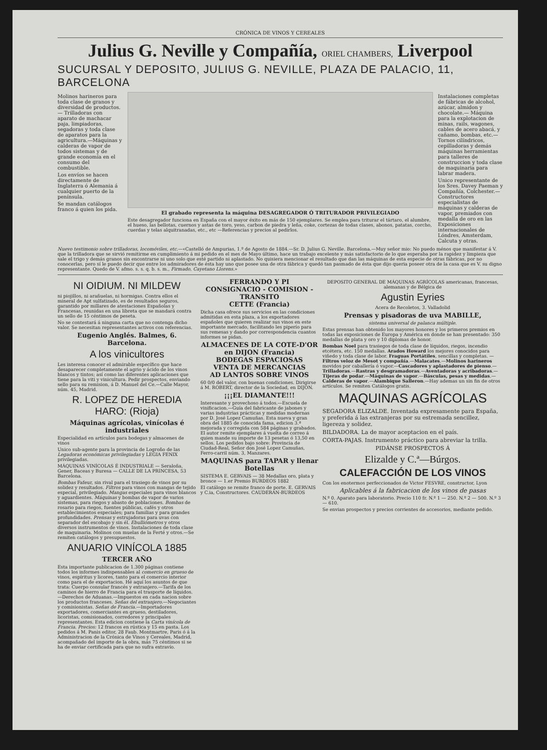CRÓNICA DE VINOS Y CEREALES
Julius G. Neville y Compañía, ORIEL CHAMBERS, Liverpool
SUCURSAL Y DEPOSITO, JULIUS G. NEVILLE, PLAZA DE PALACIO, 11, BARCELONA
Molinos harineros para toda clase de granos y diversidad de productos. — Trilladoras con aparato de machacar paja, limpiadoras, segadoras y toda clase de aparatos para la agricultura.—Máquinas y calderas de vapor de todos sistemas y de grande economía en el consumo del combustible.
Los envíos se hacen directamente de Inglaterra ó Alemania á cualquier puerto de la península.
Se mandan catálogos franco á quien los pida.
El grabado representa la máquina DESAGREGADOR Ó TRITURADOR PRIVILEGIADO
Este desagregador funciona en España con el mayor éxito en más de 150 ejemplares. Se emplea para triturar el tártaro, el alumbre, el hueso, las bellotas, cuernos y astas de toro, yeso, carbon de piedra y leña, coke, cortezas de todas clases, abonos, patatas, corcho, cuerdas y telas alquitranadas, etc., etc —Referencias y precios al pedirlos.
Instalaciones completas de fábricas de alcohol, azúcar, almidon y chocolate.— Máquina para la explotacion de minas, rails, wagones, cables de acero abacá, y cañamo, bombas, etc.—Tornos cilíndricos, cepilladoras y demás máquinas herramientas para talleres de construccion y toda clase de maquinaria para labrar madera.
Unico representante de los Sres. Davey Paeman y Compañía, Colchester.—Constructores especialistas de máquinas y calderas de vapor, premiados con medalla de oro en las Exposiciones internacionales de Lóndres, Amsterdam, Calcuta y otras.
Nuevo testimonio sobre trilladoras, locomóviles, etc.—«Castelló de Ampurias, 1.º de Agosto de 1884.—Sr. D. Julius G. Neville. Barcelona.—Muy señor mio: No puedo ménos que manifestar á V. que la trilladora que se sirvió remitirme en cumplimiento á mi pedido en el mes de Mayo último, hace un trabajo excelente y más satisfactorio de lo que esperaba por la rapidez y limpieza que sale el trigo y demás granos sin encontrarse ni uno solo que esté partido ni aplastado. No quisiera mencionar el resultado que dan las máquinas de esta especie de otras fábricas, por no conocerlas, pero sí le puedo decir que entre los admiradores de ésta hay uno que posee una de otra fábrica y quedó tan pasmado de ésta que dijo queria poseer otra de la casa que es V. su digno representante. Quedo de V. afmo. s. s. q. b. s. m., Firmado, Cayetano Llorens.»
NI OIDIUM. NI MILDEW
ni piojillos, ni arañuelas, ni hormigas. Contra ellos el mineral de Apt sulfatizado, es de resultados seguros, garantido por millares de atestaciones Españolas y Francesas, reunidas en una libreta que se mandará contra un sello de 15 céntimos de peseta.
No se contestará á ninguna carta que no contenga dicho valor. Se necesitan representantes activos con referencias.
Eugenio Anglés. Balmes, 6. Barcelona.
A los vinicultores
Les interesa conocer el admirable específico que hace desaparecer completamente el agrio y ácido de los vinos blancos y tintos; así como las diferentes aplicaciones que tiene para la viti y vinicultura. Pedir prospectos, enviando sello para su remision, á D. Manuel del Ce.—Calle Mayor, núm. 45, Madrid.
R. LOPEZ DE HEREDIA
HARO: (Rioja)
Máquinas agrícolas, vinícolas é industriales
Especialidad en artículos para bodegas y almacenes de vinos
Unico sub-agente para la provincia de Logroño de las Legadoras económicas privilegiadas y LEGIA FENIX privilegiadas.
MÁQUINAS VINÍCOLAS É INDUSTRIALE — Seraloña, Gener, Baceas y Buresa — CALLE DE LA PRINCESA, 53 Barcelona.
Bombas Fafeur, sin rival para el trasiego de vinos por su solidez y resultados. Filtros para vinos con mangas de tejido especial, privilegiado. Mangas especiales para vinos blancos y aguardientes. Máquinas y bombas de vapor de varios sistemas, para riegos y abasto de poblaciones. Bombas de rosario para riegos, fuentes públicas, cafés y otros establecimientos especiales; para familias y para grandes profundidades. Prensas y estrujadoras para uvas con separador del escobajo y sin él. Ebulliómetros y otros diversos instrumentos de vinos. Instalaciones de toda clase de maquinaria. Molinos con muelas de la Ferté y otros.—Se remiten catálogos y presupuestos.
ANUARIO VINÍCOLA 1885
TERCER AÑO
Esta importante publicacion de 1.300 páginas contiene todos los informes indispensables al comercio en grueso de vinos, espíritus y licores, tanto para el comercio interior como para el de exportacion. Hé aquí los asuntos de que trata: Cuerpo consular francés y extranjero.—Tarifa de los caminos de hierro de Francia para el trasporte de líquidos.—Derechos de Aduanas.—Impuestos en cada nacion sobre los productos franceses. Señas del extranjero.—Negociantes y comisionistas. Señas de Francia.—Importadores exportadores, comerciantes en grueso, destiladores, licoristas, comisionados, corredores y principales representantes. Esta edicion contiene la Carta vinícola de Francia. Precios: 12 francos en rústica y 15 en pasta. Los pedidos á M. Panis editor, 28 Faub. Montmartre, Paris ó á la Administracion de la Crónica de Vinos y Cereales, Madrid, acompañado del importe de la obra, más 75 céntimos si se ha de enviar certificada para que no sufra extravío.
FERRANDO Y PI
CONSIGNACIO - COMISION - TRANSITO
CETTE (Francia)
Dicha casa ofrece sus servicios en las condiciones admitidas en esta plaza, a los exportadores españoles que quieren realizar sus vinos en este importante mercado, facilitando les piperío para sus remesas y dando por correspondencia cuantos informes se pidan.
ALMACENES DE LA COTE-D'OR
en DIJON (Francia)
BODEGAS ESPACIOSAS
VENTA DE MERCANCIAS
AD LANTOS SOBRE VINOS
60 0/0 del valor, con buenas condiciones. Dirigirse á M. ROBERT, director de la Sociedad, en DIJON.
¡¡¡EL DIAMANTE!!!
Interesante y provechoso á todos.—Escuela de vinificacion.—Guía del fabricante de jabones y varias industrias prácticas y medidas modernas por D. José Lopez Camuñas. Esta nueva y gran obra del 1885 de conocida fama, edicion 3.ª mejorada y corregida con 584 páginas y grabados. El autor remite ejemplares á vuelta de correo á quien mande su importe de 13 pesetas ó 13,50 en sellos. Los pedidos bajo sobre: Provincia de Ciudad-Real, Señor don José Lopez Camuñas, Ferro-carril núm. 3, Manzares.
MAQUINAS para TAPAR y llenar Botellas
SISTEMA E. GERVAIS — 38 Medallas oro, plata y bronce — 1.er Premio BURDEOS 1882
El catálogo se remite franco de porte. E. GERVAIS y C.ia, Constructores. CAUDERAN-BURDEOS
DEPOSITO GENERAL DE MÁQUINAS AGRÍCOLAS americanas, francesas, alemanas y de Bélgica de
Agustin Eyries
Acera de Recoletos, 3. Valladolid
Prensas y pisadoras de uva MABILLE,
sistema universal de palanca múltiple.
Estas prensas han obtenido los mayores honores y los primeros premios en todas las exposiciones de Europa y América en donde se han presentado: 350 medallas de plata y oro y 10 diplomas de honor.
Bombas Noel para trasiegos de toda clase de líquidos, riegos, incendio etcétera, etc. 150 medallas. Arados Howard los mejores conocidos para viñedo y toda clase de labor. Fraguas Portátiles, sencillas y completas. —Filtros veloz de Mesot y compañía.—Malacates.—Molinos harineros movidos por caballería ó vapor.—Cascadores y aplastadores de pienso.—Trilladoras.—Rastras y desgramadoras.—Aventadoras y acribadoras.—Tijeras de podar.—Máquinas de vapor.—Básculas, pesas y medidas.—Calderas de vapor.—Alambique Salleron.—Hay ademas un sin fin de otros artículos. Se remiten Catálogos gratis.
MAQUINAS AGRÍCOLAS
SEGADORA ELIZALDE. Inventada expresamente para España, y preferida á las extranjeras por su estremada sencillez, ligereza y solidez.
BILDADORA. La de mayor aceptacion en el país.
CORTA-PAJAS. Instrumento práctico para abreviar la trilla.
PIDÁNSE PROSPECTOS Á
Elizalde y C.ª—Búrgos.
CALEFACCIÓN DE LOS VINOS
Con los enotermos perfeccionados de Victor FESVRE, constructor, Lyon
Aplicables á la fabricacion de los vinos de pasas
N.º 0. Aparato para laboratorio. Precio 110 fr. N.º 1 — 250. N.º 2 — 500. N.º 3 — 610.
Se envian prospectos y precios corrientes de accesorios, mediante pedido.